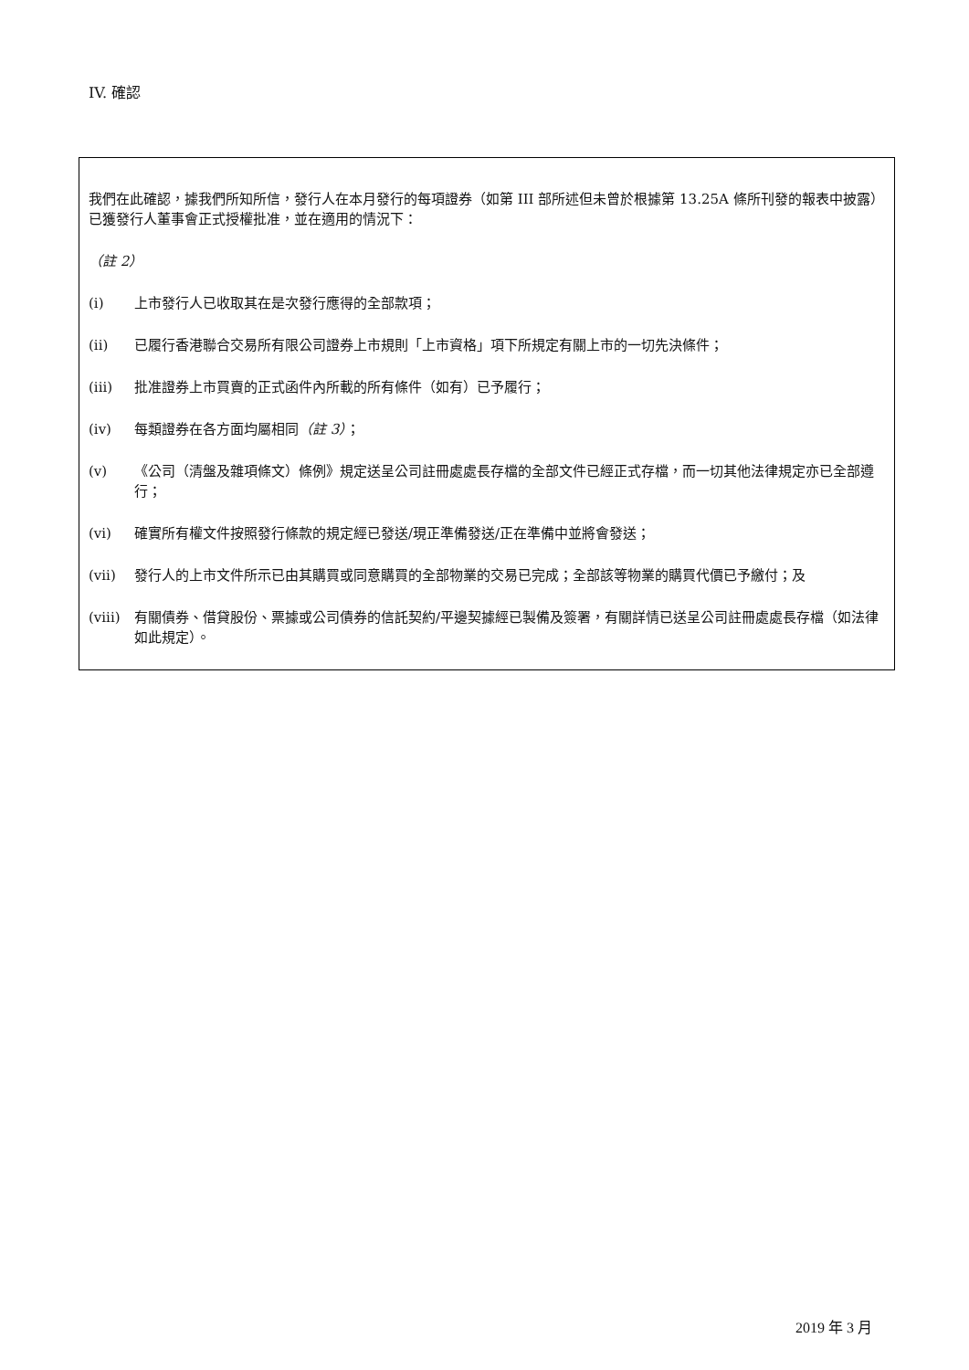IV. 確認
我們在此確認，據我們所知所信，發行人在本月發行的每項證券（如第 III 部所述但未曾於根據第 13.25A 條所刊發的報表中披露）已獲發行人董事會正式授權批准，並在適用的情況下：
（註 2）
(i) 上市發行人已收取其在是次發行應得的全部款項；
(ii) 已履行香港聯合交易所有限公司證券上市規則「上市資格」項下所規定有關上市的一切先決條件；
(iii) 批准證券上市買賣的正式函件內所載的所有條件（如有）已予履行；
(iv) 每類證券在各方面均屬相同（註 3）；
(v) 《公司（清盤及雜項條文）條例》規定送呈公司註冊處處長存檔的全部文件已經正式存檔，而一切其他法律規定亦已全部遵行；
(vi) 確實所有權文件按照發行條款的規定經已發送/現正準備發送/正在準備中並將會發送；
(vii) 發行人的上市文件所示已由其購買或同意購買的全部物業的交易已完成；全部該等物業的購買代價已予繳付；及
(viii) 有關債券、借貸股份、票據或公司債券的信託契約/平邊契據經已製備及簽署，有關詳情已送呈公司註冊處處長存檔（如法律如此規定）。
2019 年 3 月